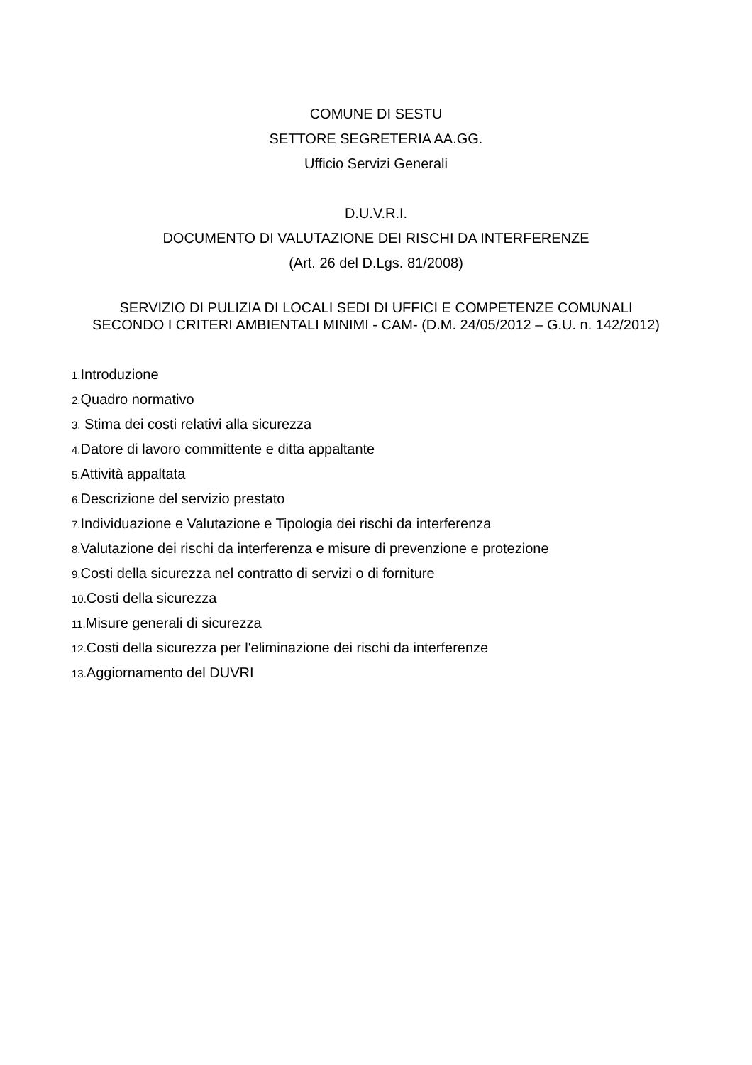COMUNE DI SESTU
SETTORE SEGRETERIA AA.GG.
Ufficio Servizi Generali
D.U.V.R.I.
DOCUMENTO DI VALUTAZIONE DEI RISCHI DA INTERFERENZE
(Art. 26 del D.Lgs. 81/2008)
SERVIZIO DI PULIZIA DI LOCALI SEDI DI UFFICI E COMPETENZE COMUNALI
SECONDO I CRITERI AMBIENTALI MINIMI - CAM- (D.M. 24/05/2012 – G.U. n. 142/2012)
1. Introduzione
2. Quadro normativo
3. Stima dei costi relativi alla sicurezza
4. Datore di lavoro committente e ditta appaltante
5. Attività appaltata
6. Descrizione del servizio prestato
7. Individuazione e Valutazione e Tipologia dei rischi da interferenza
8. Valutazione dei rischi da interferenza e misure di prevenzione e protezione
9. Costi della sicurezza nel contratto di servizi o di forniture
10. Costi della sicurezza
11. Misure generali di sicurezza
12. Costi della sicurezza per l'eliminazione dei rischi da interferenze
13. Aggiornamento del DUVRI